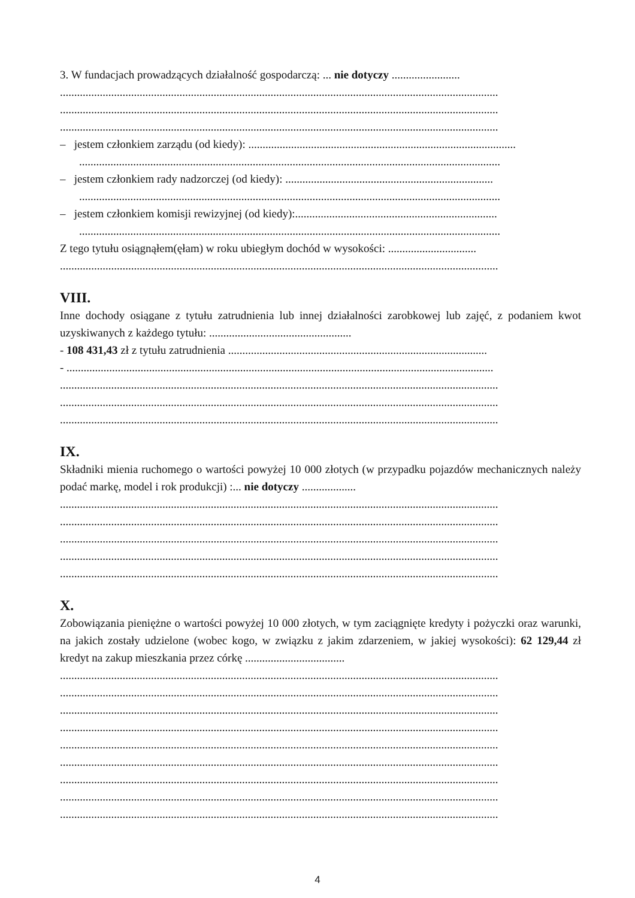3. W fundacjach prowadzących działalność gospodarczą: ... nie dotyczy ........................
..........................................................................................................................................................
..........................................................................................................................................................
..........................................................................................................................................................
– jestem członkiem zarządu (od kiedy): ..............................................................................................
....................................................................................................................................................
– jestem członkiem rady nadzorczej (od kiedy): .........................................................................
....................................................................................................................................................
– jestem członkiem komisji rewizyjnej (od kiedy):.......................................................................
....................................................................................................................................................
Z tego tytułu osiągnąłem(ęłam) w roku ubiegłym dochód w wysokości: ...............................
..........................................................................................................................................................
VIII.
Inne dochody osiągane z tytułu zatrudnienia lub innej działalności zarobkowej lub zajęć, z podaniem kwot uzyskiwanych z każdego tytułu: ..................................................
- 108 431,43 zł z tytułu zatrudnienia ...........................................................................................
- ......................................................................................................................................................
..........................................................................................................................................................
..........................................................................................................................................................
..........................................................................................................................................................
IX.
Składniki mienia ruchomego o wartości powyżej 10 000 złotych (w przypadku pojazdów mechanicznych należy podać markę, model i rok produkcji) :... nie dotyczy ...................
..........................................................................................................................................................
..........................................................................................................................................................
..........................................................................................................................................................
..........................................................................................................................................................
..........................................................................................................................................................
X.
Zobowiązania pieniężne o wartości powyżej 10 000 złotych, w tym zaciągnięte kredyty i pożyczki oraz warunki, na jakich zostały udzielone (wobec kogo, w związku z jakim zdarzeniem, w jakiej wysokości): 62 129,44 zł kredyt na zakup mieszkania przez córkę ...................................
..........................................................................................................................................................
..........................................................................................................................................................
..........................................................................................................................................................
..........................................................................................................................................................
..........................................................................................................................................................
..........................................................................................................................................................
..........................................................................................................................................................
..........................................................................................................................................................
..........................................................................................................................................................
4